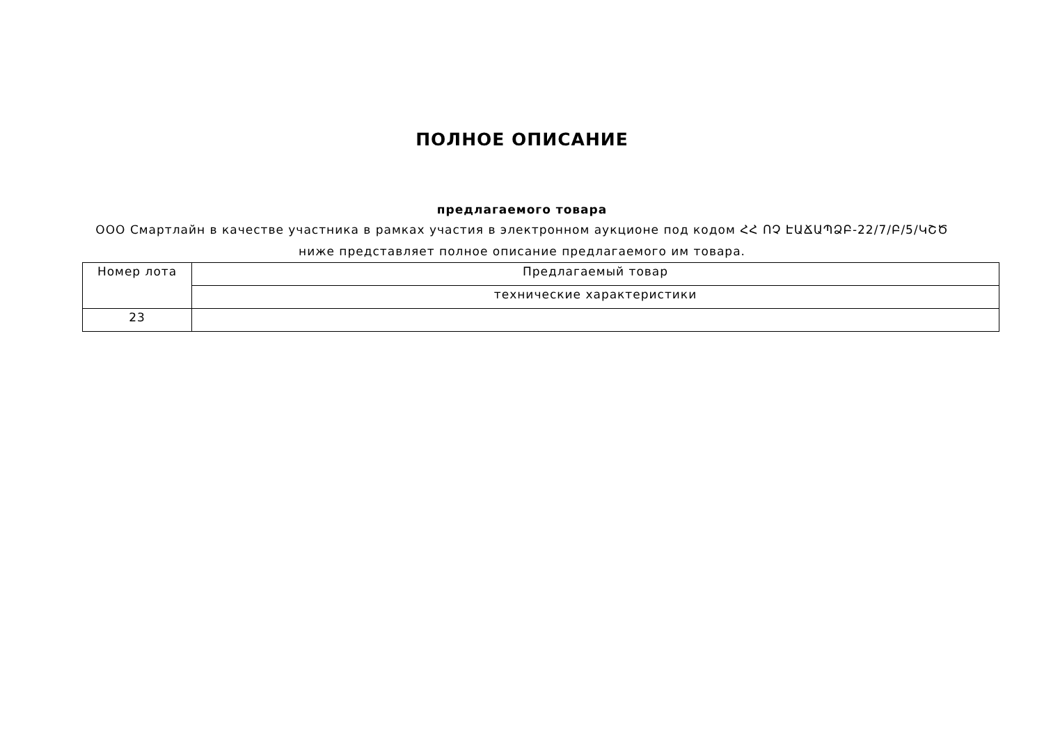ПОЛНОЕ ОПИСАНИЕ
предлагаемого товара
ООО Смартлайн в качестве участника в рамках участия в электронном аукционе под кодом ՀՀ ՈՉ ԷԱՃԱՊՁԲ-22/7/Բ/5/ԿՇԾ ниже представляет полное описание предлагаемого им товара.
| Номер лота | Предлагаемый товар |
| | технические характеристики |
| 23 | |